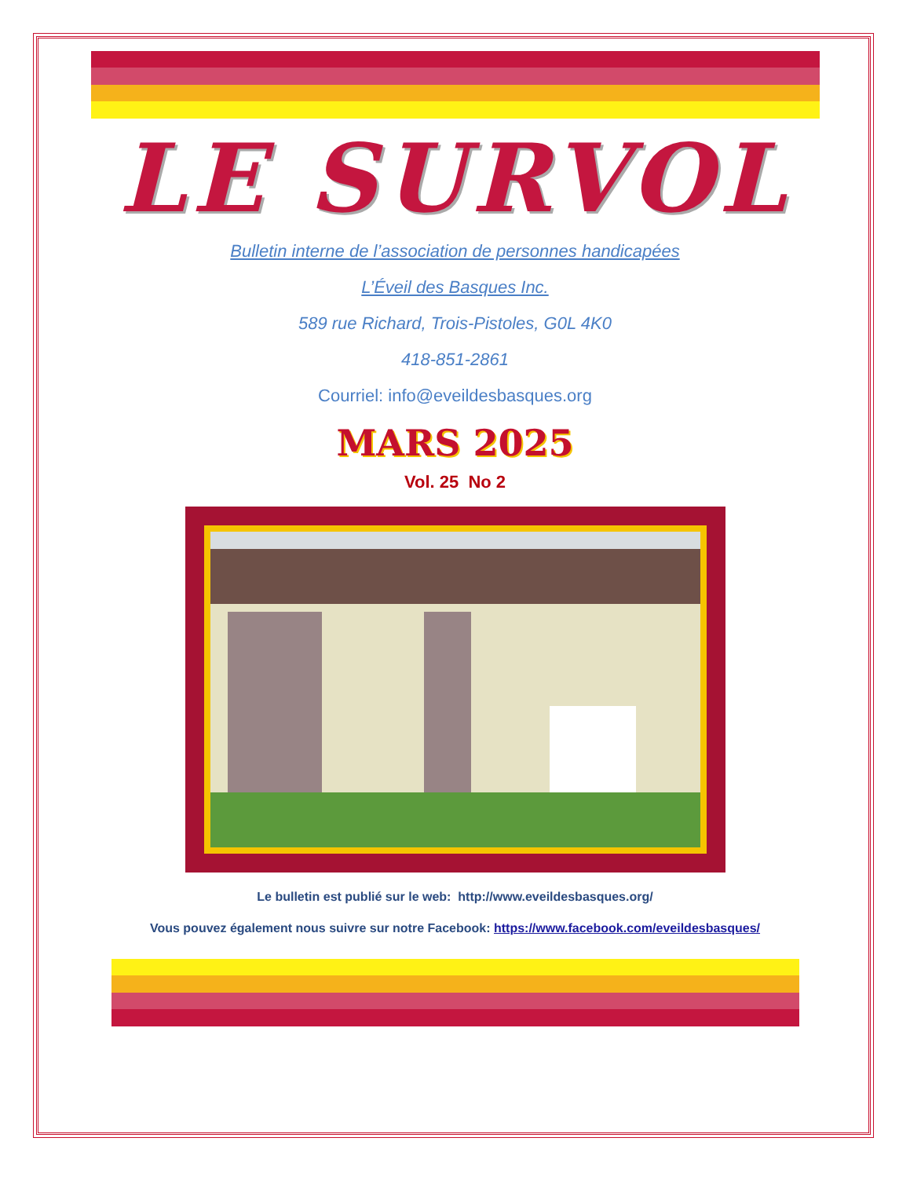LE SURVOL
Bulletin interne de l’association de personnes handicapées
L’Éveil des Basques Inc.
589 rue Richard, Trois-Pistoles, G0L 4K0
418-851-2861
Courriel: info@eveildesbasques.org
MARS 2025
Vol. 25 No 2
Le bulletin est publié sur le web: http://www.eveildesbasques.org/
Vous pouvez également nous suivre sur notre Facebook: https://www.facebook.com/eveildesbasques/